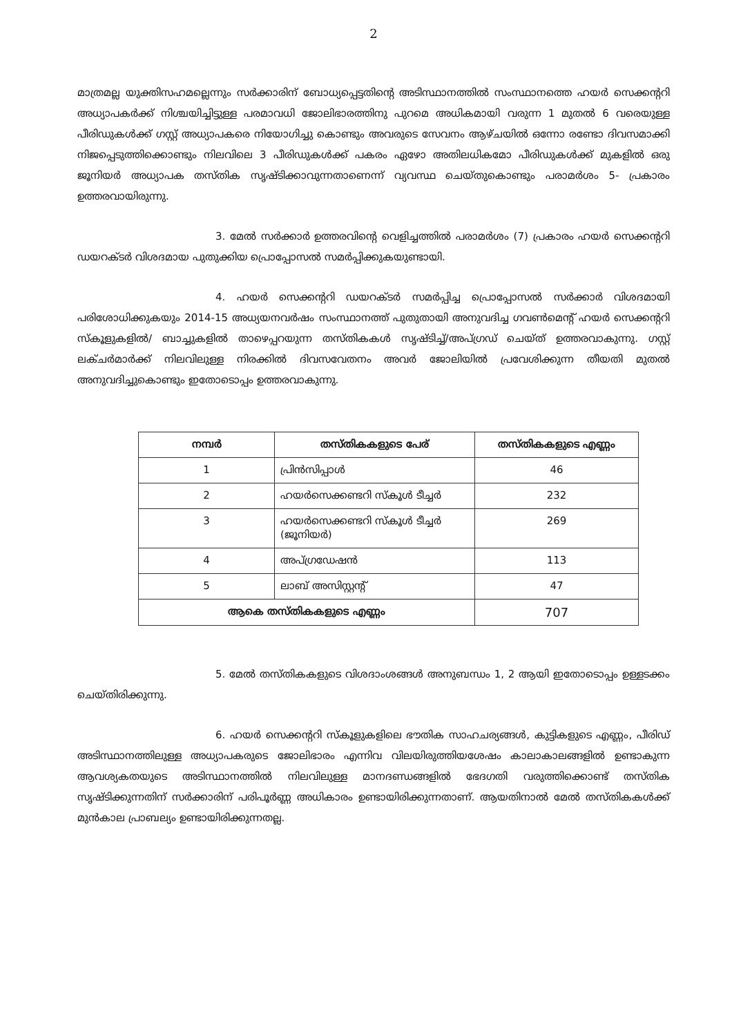2
മാത്രമല്ല യുക്തിസഹമല്ലെന്നും സർക്കാരിന് ബോധ്യപ്പെട്ടതിന്റെ അടിസ്ഥാനത്തിൽ സംസ്ഥാനത്തെ ഹയർ സെക്കന്ററി അധ്യാപകർക്ക് നിശ്ചയിച്ചിട്ടുള്ള പരമാവധി ജോലിഭാരത്തിനു പുറമെ അധികമായി വരുന്ന 1 മുതൽ 6 വരെയുള്ള പീരിഡുകൾക്ക് ഗസ്റ്റ് അധ്യാപകരെ നിയോഗിച്ചു കൊണ്ടും അവരുടെ സേവനം ആഴ്ചയിൽ ഒന്നോ രണ്ടോ ദിവസമാക്കി നിജപ്പെടുത്തിക്കൊണ്ടും നിലവിലെ 3 പീരിഡുകൾക്ക് പകരം ഏഴോ അതിലധികമോ പീരിഡുകൾക്ക് മുകളിൽ ഒരു ജൂനിയർ അധ്യാപക തസ്തിക സൃഷ്ടിക്കാവുന്നതാണെന്ന് വ്യവസ്ഥ ചെയ്തുകൊണ്ടും പരാമർശം 5- പ്രകാരം ഉത്തരവായിരുന്നു.
3. മേൽ സർക്കാർ ഉത്തരവിന്റെ വെളിച്ചത്തിൽ പരാമർശം (7) പ്രകാരം ഹയർ സെക്കന്ററി ഡയറക്ടർ വിശദമായ പുതുക്കിയ പ്രൊപ്പോസൽ സമർപ്പിക്കുകയുണ്ടായി.
4. ഹയർ സെക്കന്ററി ഡയറക്ടർ സമർപ്പിച്ച പ്രൊപ്പോസൽ സർക്കാർ വിശദമായി പരിശോധിക്കുകയും 2014-15 അധ്യയനവർഷം സംസ്ഥാനത്ത് പുതുതായി അനുവദിച്ച ഗവൺമെന്റ് ഹയർ സെക്കന്ററി സ്കൂളുകളിൽ/ ബാച്ചുകളിൽ താഴെപ്പറയുന്ന തസ്തികകൾ സൃഷ്ടിച്ച്/അപ്ഗ്രഡ് ചെയ്ത് ഉത്തരവാകുന്നു. ഗസ്റ്റ് ലക്ചർമാർക്ക് നിലവിലുള്ള നിരക്കിൽ ദിവസവേതനം അവർ ജോലിയിൽ പ്രവേശിക്കുന്ന തീയതി മുതൽ അനുവദിച്ചുകൊണ്ടും ഇതോടൊപ്പം ഉത്തരവാകുന്നു.
| നമ്പർ | തസ്തികകളുടെ പേര് | തസ്തികകളുടെ എണ്ണം |
| --- | --- | --- |
| 1 | പ്രിൻസിപ്പാൾ | 46 |
| 2 | ഹയർസെക്കണ്ടറി സ്കൂൾ ടീച്ചർ | 232 |
| 3 | ഹയർസെക്കണ്ടറി സ്കൂൾ ടീച്ചർ (ജൂനിയർ) | 269 |
| 4 | അപ്ഗ്രഡേഷൻ | 113 |
| 5 | ലാബ് അസിസ്റ്റന്റ് | 47 |
| ആകെ തസ്തികകളുടെ എണ്ണം | | 707 |
5. മേൽ തസ്തികകളുടെ വിശദാംശങ്ങൾ അനുബന്ധം 1, 2 ആയി ഇതോടൊപ്പം ഉള്ളടക്കം ചെയ്തിരിക്കുന്നു.
6. ഹയർ സെക്കന്ററി സ്കൂളുകളിലെ ഭൗതിക സാഹചര്യങ്ങൾ, കുട്ടികളുടെ എണ്ണം, പീരിഡ് അടിസ്ഥാനത്തിലുള്ള അധ്യാപകരുടെ ജോലിഭാരം എന്നിവ വിലയിരുത്തിയശേഷം കാലാകാലങ്ങളിൽ ഉണ്ടാകുന്ന ആവശ്യകതയുടെ അടിസ്ഥാനത്തിൽ നിലവിലുള്ള മാനദണ്ഡങ്ങളിൽ ഭേദഗതി വരുത്തിക്കൊണ്ട് തസ്തിക സൃഷ്ടിക്കുന്നതിന് സർക്കാരിന് പരിപൂർണ്ണ അധികാരം ഉണ്ടായിരിക്കുന്നതാണ്. ആയതിനാൽ മേൽ തസ്തികകൾക്ക് മുൻകാല പ്രാബല്യം ഉണ്ടായിരിക്കുന്നതല്ല.